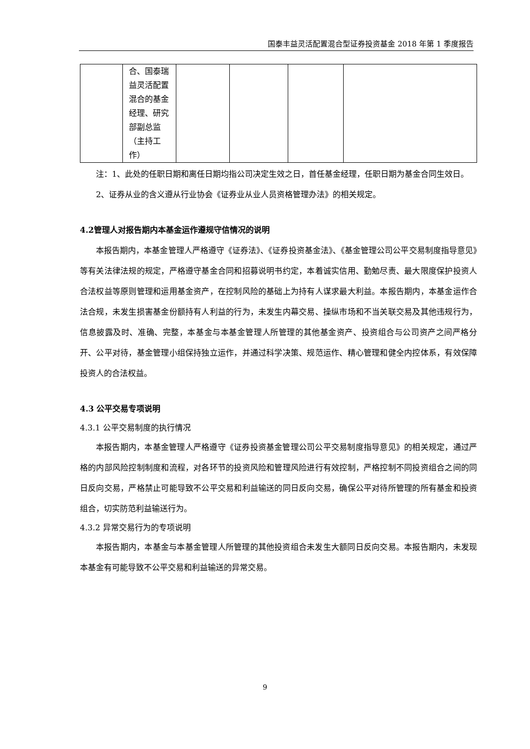国泰丰益灵活配置混合型证券投资基金 2018 年第 1 季度报告
| | 合、国泰瑞益灵活配置混合的基金经理、研究部副总监（主持工作） | | | | |
注：1、此处的任职日期和离任日期均指公司决定生效之日，首任基金经理，任职日期为基金合同生效日。
2、证券从业的含义遵从行业协会《证券业从业人员资格管理办法》的相关规定。
4.2管理人对报告期内本基金运作遵规守信情况的说明
本报告期内，本基金管理人严格遵守《证券法》、《证券投资基金法》、《基金管理公司公平交易制度指导意见》等有关法律法规的规定，严格遵守基金合同和招募说明书约定，本着诚实信用、勤勉尽责、最大限度保护投资人合法权益等原则管理和运用基金资产，在控制风险的基础上为持有人谋求最大利益。本报告期内，本基金运作合法合规，未发生损害基金份额持有人利益的行为，未发生内幕交易、操纵市场和不当关联交易及其他违规行为，信息披露及时、准确、完整，本基金与本基金管理人所管理的其他基金资产、投资组合与公司资产之间严格分开、公平对待，基金管理小组保持独立运作，并通过科学决策、规范运作、精心管理和健全内控体系，有效保障投资人的合法权益。
4.3 公平交易专项说明
4.3.1 公平交易制度的执行情况
本报告期内，本基金管理人严格遵守《证券投资基金管理公司公平交易制度指导意见》的相关规定，通过严格的内部风险控制制度和流程，对各环节的投资风险和管理风险进行有效控制，严格控制不同投资组合之间的同日反向交易，严格禁止可能导致不公平交易和利益输送的同日反向交易，确保公平对待所管理的所有基金和投资组合，切实防范利益输送行为。
4.3.2 异常交易行为的专项说明
本报告期内，本基金与本基金管理人所管理的其他投资组合未发生大额同日反向交易。本报告期内，未发现本基金有可能导致不公平交易和利益输送的异常交易。
9